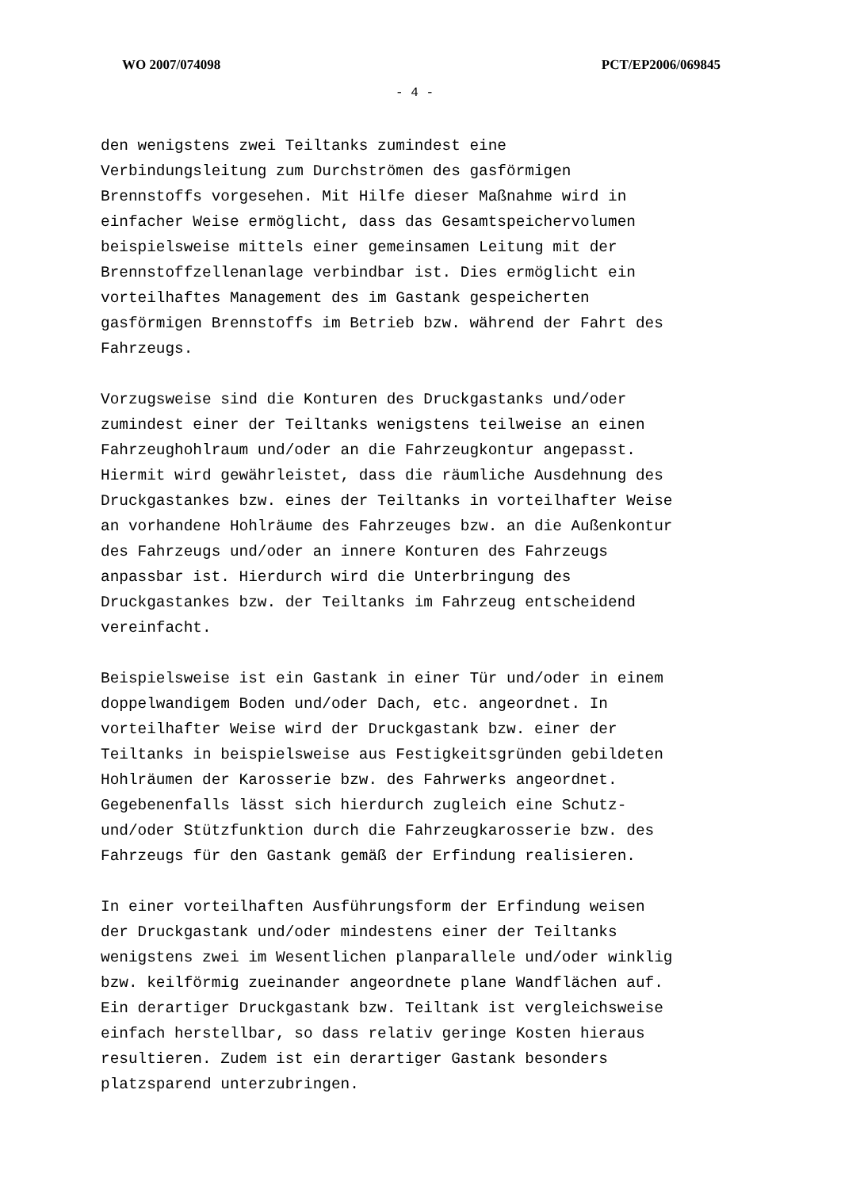WO 2007/074098 PCT/EP2006/069845
- 4 -
den wenigstens zwei Teiltanks zumindest eine Verbindungsleitung zum Durchströmen des gasförmigen Brennstoffs vorgesehen. Mit Hilfe dieser Maßnahme wird in einfacher Weise ermöglicht, dass das Gesamtspeichervolumen beispielsweise mittels einer gemeinsamen Leitung mit der Brennstoffzellenanlage verbindbar ist. Dies ermöglicht ein vorteilhaftes Management des im Gastank gespeicherten gasförmigen Brennstoffs im Betrieb bzw. während der Fahrt des Fahrzeugs.
Vorzugsweise sind die Konturen des Druckgastanks und/oder zumindest einer der Teiltanks wenigstens teilweise an einen Fahrzeughohlraum und/oder an die Fahrzeugkontur angepasst. Hiermit wird gewährleistet, dass die räumliche Ausdehnung des Druckgastankes bzw. eines der Teiltanks in vorteilhafter Weise an vorhandene Hohlräume des Fahrzeuges bzw. an die Außenkontur des Fahrzeugs und/oder an innere Konturen des Fahrzeugs anpassbar ist. Hierdurch wird die Unterbringung des Druckgastankes bzw. der Teiltanks im Fahrzeug entscheidend vereinfacht.
Beispielsweise ist ein Gastank in einer Tür und/oder in einem doppelwandigem Boden und/oder Dach, etc. angeordnet. In vorteilhafter Weise wird der Druckgastank bzw. einer der Teiltanks in beispielsweise aus Festigkeitsgründen gebildeten Hohlräumen der Karosserie bzw. des Fahrwerks angeordnet. Gegebenenfalls lässt sich hierdurch zugleich eine Schutz- und/oder Stützfunktion durch die Fahrzeugkarosserie bzw. des Fahrzeugs für den Gastank gemäß der Erfindung realisieren.
In einer vorteilhaften Ausführungsform der Erfindung weisen der Druckgastank und/oder mindestens einer der Teiltanks wenigstens zwei im Wesentlichen planparallele und/oder winklig bzw. keilförmig zueinander angeordnete plane Wandflächen auf. Ein derartiger Druckgastank bzw. Teiltank ist vergleichsweise einfach herstellbar, so dass relativ geringe Kosten hieraus resultieren. Zudem ist ein derartiger Gastank besonders platzsparend unterzubringen.